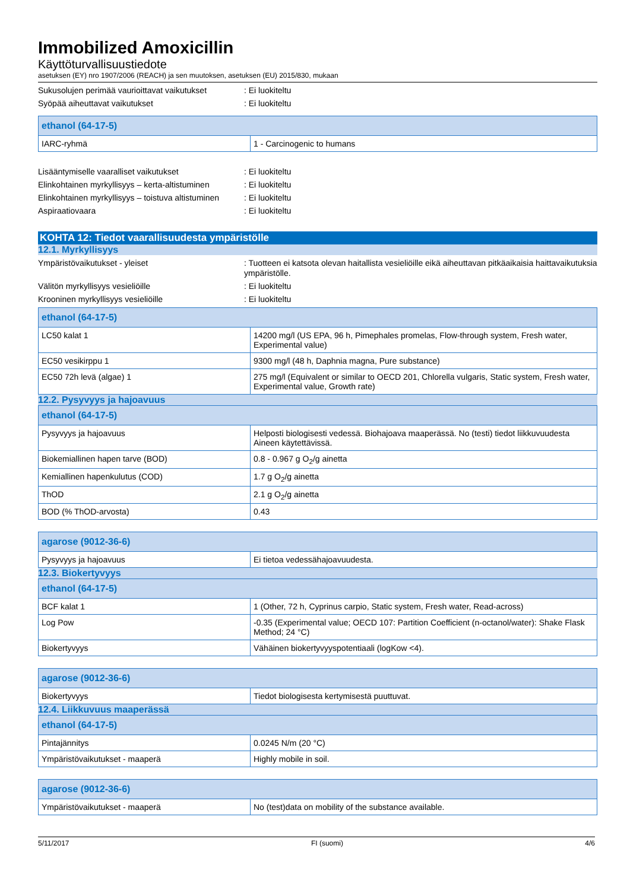Immobilized Amoxicillin
Käyttöturvallisuustiedote
asetuksen (EY) nro 1907/2006 (REACH) ja sen muutoksen, asetuksen (EU) 2015/830, mukaan
Sukusolujen perimää vaurioittavat vaikutukset
: Ei luokiteltu
Syöpää aiheuttavat vaikutukset : Ei luokiteltu
| ethanol (64-17-5) | |
| --- | --- |
| IARC-ryhmä | 1 - Carcinogenic to humans |
Lisääntymiselle vaaralliset vaikutukset : Ei luokiteltu
Elinkohtainen myrkyllisyys – kerta-altistuminen
: Ei luokiteltu
Elinkohtainen myrkyllisyys – toistuva altistuminen
: Ei luokiteltu
Aspiraatiovaara : Ei luokiteltu
KOHTA 12: Tiedot vaarallisuudesta ympäristölle
12.1. Myrkyllisyys
Ympäristövaikutukset - yleiset : Tuotteen ei katsota olevan haitallista vesieliöille eikä aiheuttavan pitkäaikaisia haittavaikutuksia ympäristölle.
Välitön myrkyllisyys vesieliöille : Ei luokiteltu
Krooninen myrkyllisyys vesieliöille : Ei luokiteltu
| ethanol (64-17-5) | |
| --- | --- |
| LC50 kalat 1 | 14200 mg/l (US EPA, 96 h, Pimephales promelas, Flow-through system, Fresh water, Experimental value) |
| EC50 vesikirppu 1 | 9300 mg/l (48 h, Daphnia magna, Pure substance) |
| EC50 72h levä (algae) 1 | 275 mg/l (Equivalent or similar to OECD 201, Chlorella vulgaris, Static system, Fresh water, Experimental value, Growth rate) |
12.2. Pysyvyys ja hajoavuus
| ethanol (64-17-5) | |
| --- | --- |
| Pysyvyys ja hajoavuus | Helposti biologisesti vedessä. Biohajoava maaperässä. No (testi) tiedot liikkuvuudesta Aineen käytettävissä. |
| Biokemiallinen hapen tarve (BOD) | 0.8 - 0.967 g O<sub>2</sub>/g ainetta |
| Kemiallinen hapenkulutus (COD) | 1.7 g O<sub>2</sub>/g ainetta |
| ThOD | 2.1 g O<sub>2</sub>/g ainetta |
| BOD (% ThOD-arvosta) | 0.43 |
| agarose (9012-36-6) | |
| --- | --- |
| Pysyvyys ja hajoavuus | Ei tietoa vedessähajoavuudesta. |
12.3. Biokertyvyys
| ethanol (64-17-5) | |
| --- | --- |
| BCF kalat 1 | 1 (Other, 72 h, Cyprinus carpio, Static system, Fresh water, Read-across) |
| Log Pow | -0.35 (Experimental value; OECD 107: Partition Coefficient (n-octanol/water): Shake Flask Method; 24 °C) |
| Biokertyvyys | Vähäinen biokertyvyyspotentiaali (logKow <4). |
| agarose (9012-36-6) | |
| --- | --- |
| Biokertyvyys | Tiedot biologisesta kertymisestä puuttuvat. |
12.4. Liikkuvuus maaperässä
| ethanol (64-17-5) | |
| --- | --- |
| Pintajännitys | 0.0245 N/m (20 °C) |
| Ympäristövaikutukset - maaperä | Highly mobile in soil. |
| agarose (9012-36-6) | |
| --- | --- |
| Ympäristövaikutukset - maaperä | No (test)data on mobility of the substance available. |
5/11/2017 FI (suomi) 4/6